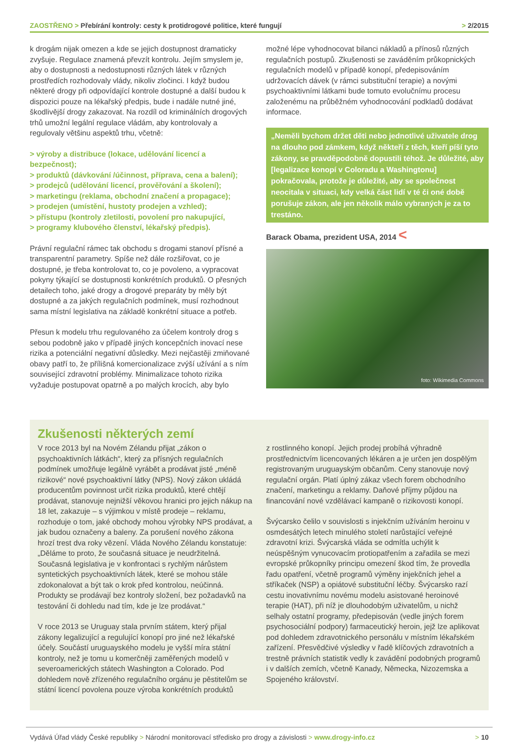ZAOSTŘENO > Přebírání kontroly: cesty k protidrogové politice, které fungují
> 2/2015
k drogám nijak omezen a kde se jejich dostupnost dramaticky zvyšuje. Regulace znamená převzít kontrolu. Jejím smyslem je, aby o dostupnosti a nedostupnosti různých látek v různých prostředích rozhodovaly vlády, nikoliv zločinci. I když budou některé drogy při odpovídající kontrole dostupné a další budou k dispozici pouze na lékařský předpis, bude i nadále nutné jiné, škodlivější drogy zakazovat. Na rozdíl od kriminálních drogových trhů umožní legální regulace vládám, aby kontrolovaly a regulovaly většinu aspektů trhu, včetně:
> výroby a distribuce (lokace, udělování licencí a bezpečnost);
> produktů (dávkování /účinnost, příprava, cena a balení);
> prodejců (udělování licencí, prověřování a školení);
> marketingu (reklama, obchodní značení a propagace);
> prodejen (umístění, hustoty prodejen a vzhled);
> přístupu (kontroly zletilosti, povolení pro nakupující,
> programy klubového členství, lékařský předpis).
Právní regulační rámec tak obchodu s drogami stanoví přísné a transparentní parametry. Spíše než dále rozšiřovat, co je dostupné, je třeba kontrolovat to, co je povoleno, a vypracovat pokyny týkající se dostupnosti konkrétních produktů. O přesných detailech toho, jaké drogy a drogové preparáty by měly být dostupné a za jakých regulačních podmínek, musí rozhodnout sama místní legislativa na základě konkrétní situace a potřeb.
Přesun k modelu trhu regulovaného za účelem kontroly drog s sebou podobně jako v případě jiných koncepčních inovací nese rizika a potenciální negativní důsledky. Mezi nejčastěji zmiňované obavy patří to, že přílišná komercionalizace zvýší užívání a s ním související zdravotní problémy. Minimalizace tohoto rizika vyžaduje postupovat opatrně a po malých krocích, aby bylo
možné lépe vyhodnocovat bilanci nákladů a přínosů různých regulačních postupů. Zkušenosti se zaváděním průkopnických regulačních modelů v případě konopí, předepisováním udržovacích dávek (v rámci substituční terapie) a novými psychoaktivními látkami bude tomuto evolučnímu procesu založenému na průběžném vyhodnocování podkladů dodávat informace.
„Neměli bychom držet děti nebo jednotlivé uživatele drog na dlouho pod zámkem, když někteří z těch, kteří píší tyto zákony, se pravděpodobně dopustili téhož. Je důležité, aby [legalizace konopí v Coloradu a Washingtonu] pokračovala, protože je důležité, aby se společnost neocitala v situaci, kdy velká část lidí v té či oné době porušuje zákon, ale jen několik málo vybraných je za to trestáno.
Barack Obama, prezident USA, 2014 <
foto: Wikimedia Commons
Zkušenosti některých zemí
V roce 2013 byl na Novém Zélandu přijat „zákon o psychoaktivních látkách“, který za přísných regulačních podmínek umožňuje legálně vyrábět a prodávat jisté „méně rizikové“ nové psychoaktivní látky (NPS). Nový zákon ukládá producentům povinnost určit rizika produktů, které chtějí prodávat, stanovuje nejnižší věkovou hranici pro jejich nákup na 18 let, zakazuje – s výjimkou v místě prodeje – reklamu, rozhoduje o tom, jaké obchody mohou výrobky NPS prodávat, a jak budou označeny a baleny. Za porušení nového zákona hrozí trest dva roky vězení. Vláda Nového Zélandu konstatuje: „Děláme to proto, že současná situace je neudržitelná. Současná legislativa je v konfrontaci s rychlým nárůstem syntetických psychoaktivních látek, které se mohou stále zdokonalovat a být tak o krok před kontrolou, neúčinná. Produkty se prodávají bez kontroly složení, bez požadavků na testování či dohledu nad tím, kde je lze prodávat.“
V roce 2013 se Uruguay stala prvním státem, který přijal zákony legalizující a regulující konopí pro jiné než lékařské účely. Součástí uruguayského modelu je vyšší míra státní kontroly, než je tomu u komerčněji zaměřených modelů v severoamerických státech Washington a Colorado. Pod dohledem nově zřízeného regulačního orgánu je pěstitelům se státní licencí povolena pouze výroba konkrétních produktů
z rostlinného konopí. Jejich prodej probíhá výhradně prostřednictvím licencovaných lékáren a je určen jen dospělým registrovaným uruguayským občanům. Ceny stanovuje nový regulační orgán. Platí úplný zákaz všech forem obchodního značení, marketingu a reklamy. Daňové příjmy půjdou na financování nové vzdělávací kampaně o rizikovosti konopí.
Švýcarsko čelilo v souvislosti s injekčním užíváním heroinu v osmdesátých letech minulého století narůstající veřejné zdravotní krizi. Švýcarská vláda se odmítla uchýlit k neúspěšným vynucovacím protiopatřením a zařadila se mezi evropské průkopníky principu omezení škod tím, že provedla řadu opatření, včetně programů výměny injekčních jehel a stříkaček (NSP) a opiátové substituční léčby. Švýcarsko razí cestu inovativnímu novému modelu asistované heroinové terapie (HAT), při níž je dlouhodobým uživatelům, u nichž selhaly ostatní programy, předepisován (vedle jiných forem psychosociální podpory) farmaceutický heroin, jejž lze aplikovat pod dohledem zdravotnického personálu v místním lékařském zařízení. Přesvědčivé výsledky v řadě klíčových zdravotních a trestně právních statistik vedly k zavádění podobných programů i v dalších zemích, včetně Kanady, Německa, Nizozemska a Spojeného království.
Vydává Úřad vlády České republiky > Národní monitorovací středisko pro drogy a závislosti > www.drogy-info.cz
> 10